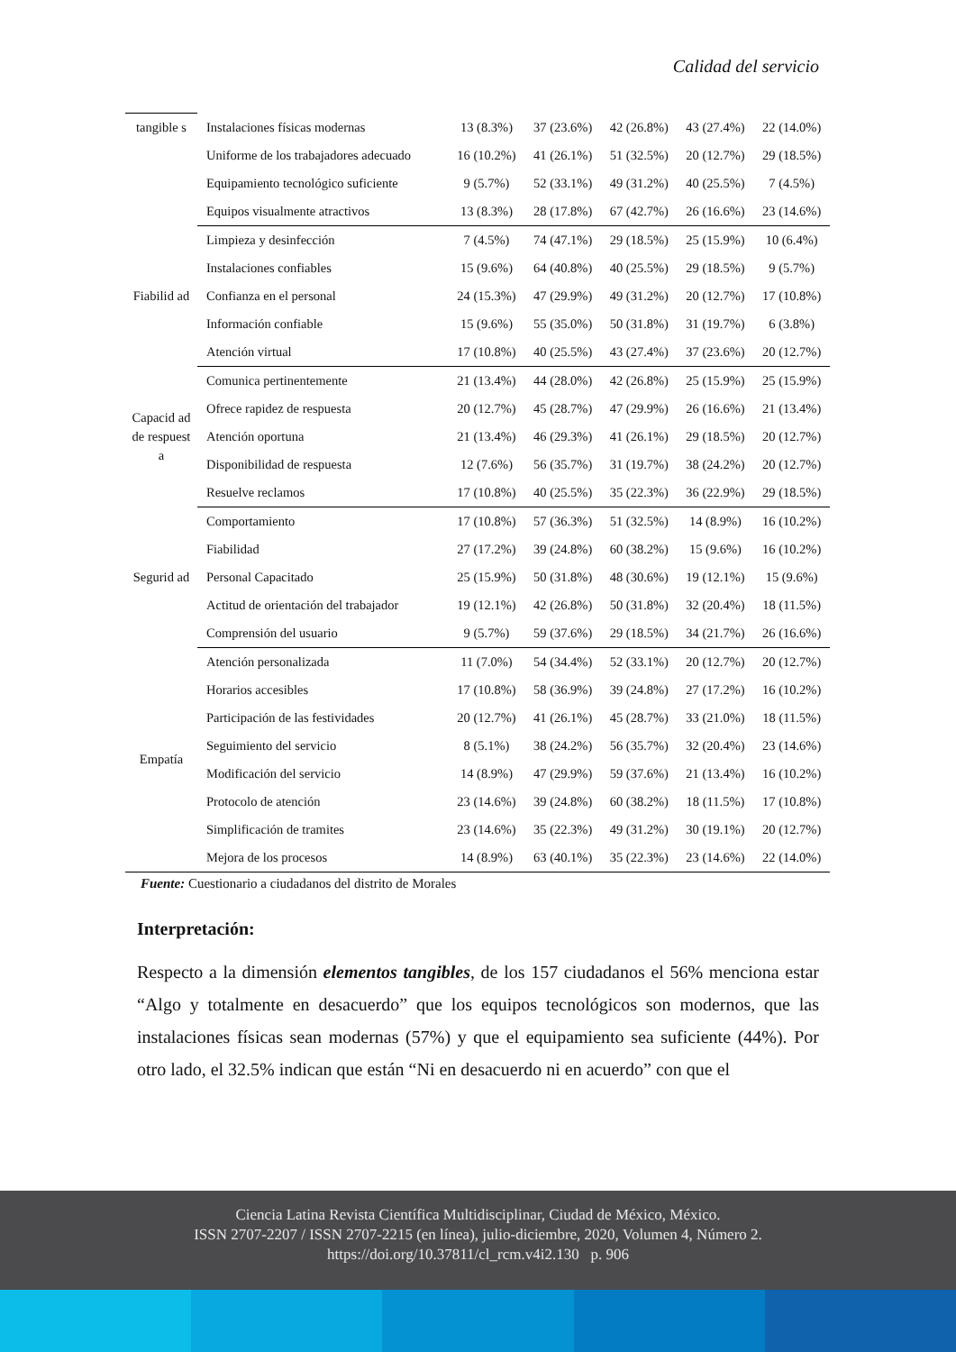Calidad del servicio
| tangible s | Instalaciones físicas modernas | 13 (8.3%) | 37 (23.6%) | 42 (26.8%) | 43 (27.4%) | 22 (14.0%) |
| | Uniforme de los trabajadores adecuado | 16 (10.2%) | 41 (26.1%) | 51 (32.5%) | 20 (12.7%) | 29 (18.5%) |
| | Equipamiento tecnológico suficiente | 9 (5.7%) | 52 (33.1%) | 49 (31.2%) | 40 (25.5%) | 7 (4.5%) |
| | Equipos visualmente atractivos | 13 (8.3%) | 28 (17.8%) | 67 (42.7%) | 26 (16.6%) | 23 (14.6%) |
| Fiabilid ad | Limpieza y desinfección | 7 (4.5%) | 74 (47.1%) | 29 (18.5%) | 25 (15.9%) | 10 (6.4%) |
| | Instalaciones confiables | 15 (9.6%) | 64 (40.8%) | 40 (25.5%) | 29 (18.5%) | 9 (5.7%) |
| | Confianza en el personal | 24 (15.3%) | 47 (29.9%) | 49 (31.2%) | 20 (12.7%) | 17 (10.8%) |
| | Información confiable | 15 (9.6%) | 55 (35.0%) | 50 (31.8%) | 31 (19.7%) | 6 (3.8%) |
| | Atención virtual | 17 (10.8%) | 40 (25.5%) | 43 (27.4%) | 37 (23.6%) | 20 (12.7%) |
| Capacid ad de respuest a | Comunica pertinentemente | 21 (13.4%) | 44 (28.0%) | 42 (26.8%) | 25 (15.9%) | 25 (15.9%) |
| | Ofrece rapidez de respuesta | 20 (12.7%) | 45 (28.7%) | 47 (29.9%) | 26 (16.6%) | 21 (13.4%) |
| | Atención oportuna | 21 (13.4%) | 46 (29.3%) | 41 (26.1%) | 29 (18.5%) | 20 (12.7%) |
| | Disponibilidad de respuesta | 12 (7.6%) | 56 (35.7%) | 31 (19.7%) | 38 (24.2%) | 20 (12.7%) |
| | Resuelve reclamos | 17 (10.8%) | 40 (25.5%) | 35 (22.3%) | 36 (22.9%) | 29 (18.5%) |
| Segurid ad | Comportamiento | 17 (10.8%) | 57 (36.3%) | 51 (32.5%) | 14 (8.9%) | 16 (10.2%) |
| | Fiabilidad | 27 (17.2%) | 39 (24.8%) | 60 (38.2%) | 15 (9.6%) | 16 (10.2%) |
| | Personal Capacitado | 25 (15.9%) | 50 (31.8%) | 48 (30.6%) | 19 (12.1%) | 15 (9.6%) |
| | Actitud de orientación del trabajador | 19 (12.1%) | 42 (26.8%) | 50 (31.8%) | 32 (20.4%) | 18 (11.5%) |
| | Comprensión del usuario | 9 (5.7%) | 59 (37.6%) | 29 (18.5%) | 34 (21.7%) | 26 (16.6%) |
| Empatía | Atención personalizada | 11 (7.0%) | 54 (34.4%) | 52 (33.1%) | 20 (12.7%) | 20 (12.7%) |
| | Horarios accesibles | 17 (10.8%) | 58 (36.9%) | 39 (24.8%) | 27 (17.2%) | 16 (10.2%) |
| | Participación de las festividades | 20 (12.7%) | 41 (26.1%) | 45 (28.7%) | 33 (21.0%) | 18 (11.5%) |
| | Seguimiento del servicio | 8 (5.1%) | 38 (24.2%) | 56 (35.7%) | 32 (20.4%) | 23 (14.6%) |
| | Modificación del servicio | 14 (8.9%) | 47 (29.9%) | 59 (37.6%) | 21 (13.4%) | 16 (10.2%) |
| | Protocolo de atención | 23 (14.6%) | 39 (24.8%) | 60 (38.2%) | 18 (11.5%) | 17 (10.8%) |
| | Simplificación de tramites | 23 (14.6%) | 35 (22.3%) | 49 (31.2%) | 30 (19.1%) | 20 (12.7%) |
| | Mejora de los procesos | 14 (8.9%) | 63 (40.1%) | 35 (22.3%) | 23 (14.6%) | 22 (14.0%) |
Fuente: Cuestionario a ciudadanos del distrito de Morales
Interpretación:
Respecto a la dimensión elementos tangibles, de los 157 ciudadanos el 56% menciona estar “Algo y totalmente en desacuerdo” que los equipos tecnológicos son modernos, que las instalaciones físicas sean modernas (57%) y que el equipamiento sea suficiente (44%). Por otro lado, el 32.5% indican que están “Ni en desacuerdo ni en acuerdo” con que el
Ciencia Latina Revista Científica Multidisciplinar, Ciudad de México, México.
ISSN 2707-2207 / ISSN 2707-2215 (en línea), julio-diciembre, 2020, Volumen 4, Número 2.
https://doi.org/10.37811/cl_rcm.v4i2.130 p. 906